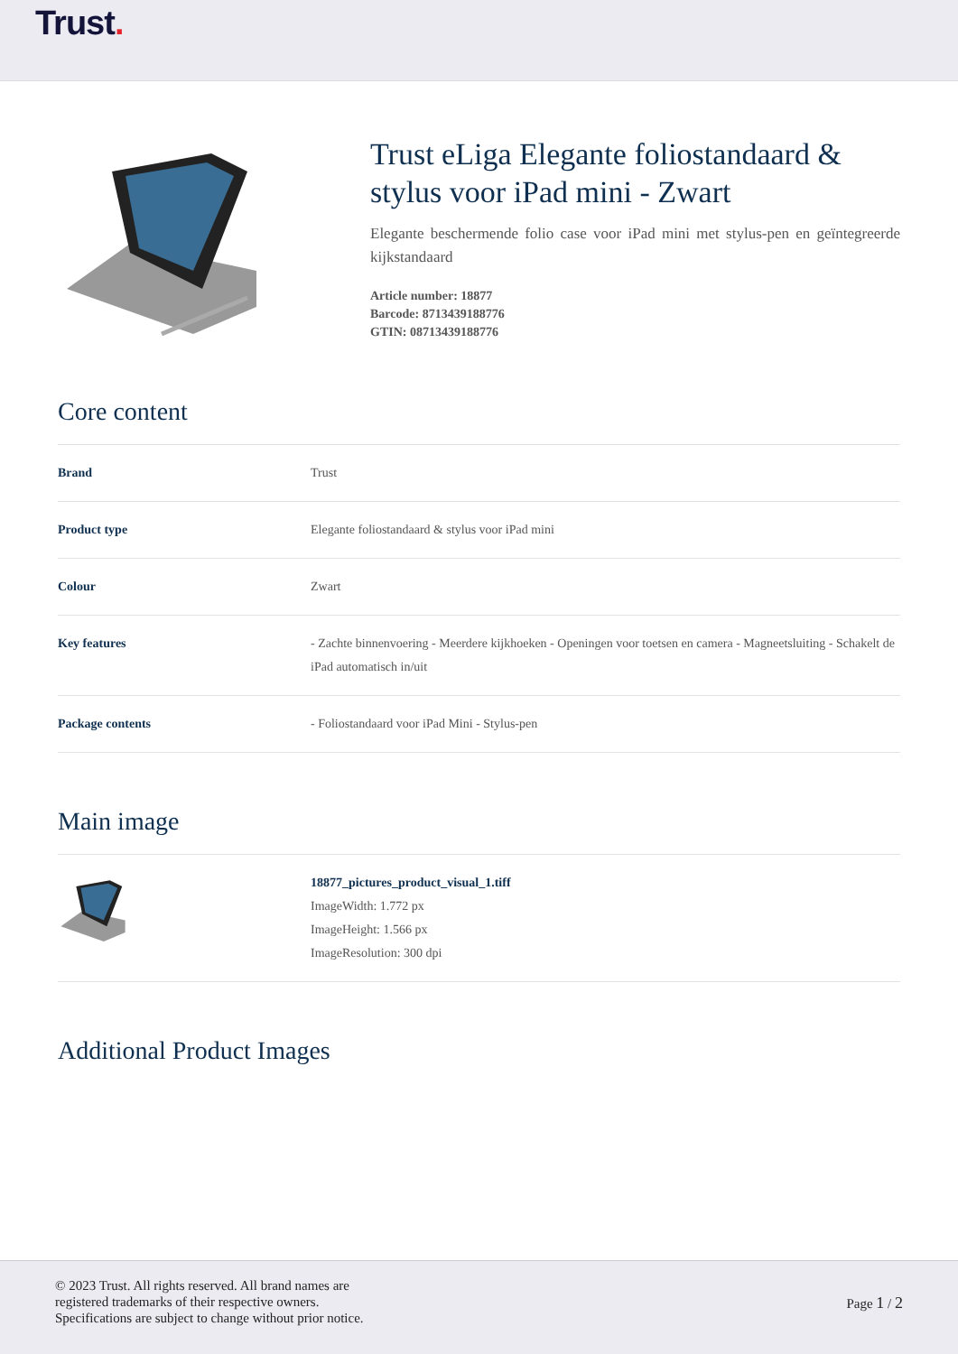Trust.
Trust eLiga Elegante foliostandaard & stylus voor iPad mini - Zwart
Elegante beschermende folio case voor iPad mini met stylus-pen en geïntegreerde kijkstandaard
Article number: 18877
Barcode: 8713439188776
GTIN: 08713439188776
Core content
| Brand | Trust |
| Product type | Elegante foliostandaard & stylus voor iPad mini |
| Colour | Zwart |
| Key features | - Zachte binnenvoering - Meerdere kijkhoeken - Openingen voor toetsen en camera - Magneetsluiting - Schakelt de iPad automatisch in/uit |
| Package contents | - Foliostandaard voor iPad Mini - Stylus-pen |
Main image
| | 18877_pictures_product_visual_1.tiff ImageWidth: 1.772 px ImageHeight: 1.566 px ImageResolution: 300 dpi |
Additional Product Images
© 2023 Trust. All rights reserved. All brand names are
registered trademarks of their respective owners.
Specifications are subject to change without prior notice.
Page 1 / 2